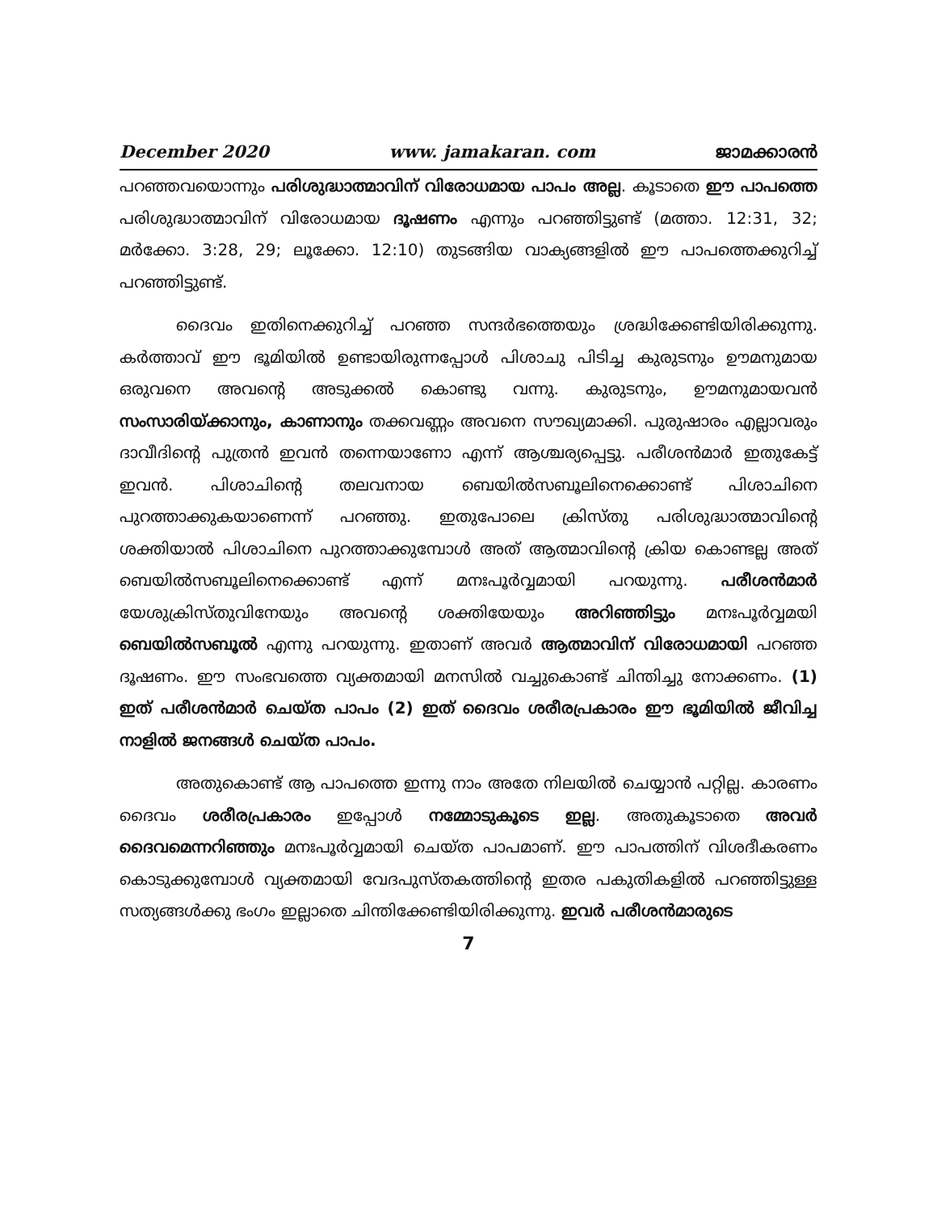December 2020 www. jamakaran. com ജാമക്കാരൻ
പറഞ്ഞവയൊന്നും പരിശുദ്ധാത്മാവിന് വിരോധമായ പാപം അല്ല. കൂടാതെ ഈ പാപത്തെ പരിശുദ്ധാത്മാവിന് വിരോധമായ ദൂഷണം എന്നും പറഞ്ഞിട്ടുണ്ട് (മത്താ. 12:31, 32; മർക്കോ. 3:28, 29; ലൂക്കോ. 12:10) തുടങ്ങിയ വാക്യങ്ങളിൽ ഈ പാപത്തെക്കുറിച്ച് പറഞ്ഞിട്ടുണ്ട്.
ദൈവം ഇതിനെക്കുറിച്ച് പറഞ്ഞ സന്ദർഭത്തെയും ശ്രദ്ധിക്കേണ്ടിയിരിക്കുന്നു. കർത്താവ് ഈ ഭൂമിയിൽ ഉണ്ടായിരുന്നപ്പോൾ പിശാചു പിടിച്ച കുരുടനും ഊമനുമായ ഒരുവനെ അവന്റെ അടുക്കൽ കൊണ്ടു വന്നു. കുരുടനും, ഊമനുമായവൻ സംസാരിയ്ക്കാനും, കാണാനും തക്കവണ്ണം അവനെ സൗഖ്യമാക്കി. പുരുഷാരം എല്ലാവരും ദാവീദിന്റെ പുത്രൻ ഇവൻ തന്നെയാണോ എന്ന് ആശ്ചര്യപ്പെട്ടു. പരീശൻമാർ ഇതുകേട്ട് ഇവൻ. പിശാചിന്റെ തലവനായ ബെയിൽസബൂലിനെക്കൊണ്ട് പിശാചിനെ പുറത്താക്കുകയാണെന്ന് പറഞ്ഞു. ഇതുപോലെ ക്രിസ്തു പരിശുദ്ധാത്മാവിന്റെ ശക്തിയാൽ പിശാചിനെ പുറത്താക്കുമ്പോൾ അത് ആത്മാവിന്റെ ക്രിയ കൊണ്ടല്ല അത് ബെയിൽസബൂലിനെക്കൊണ്ട് എന്ന് മനഃപൂർവ്വമായി പറയുന്നു. പരീശൻമാർ യേശുക്രിസ്തുവിനേയും അവന്റെ ശക്തിയേയും അറിഞ്ഞിട്ടും മനഃപൂർവ്വമയി ബെയിൽസബൂൽ എന്നു പറയുന്നു. ഇതാണ് അവർ ആത്മാവിന് വിരോധമായി പറഞ്ഞ ദൂഷണം. ഈ സംഭവത്തെ വ്യക്തമായി മനസിൽ വച്ചുകൊണ്ട് ചിന്തിച്ചു നോക്കണം. (1) ഇത് പരീശൻമാർ ചെയ്ത പാപം (2) ഇത് ദൈവം ശരീരപ്രകാരം ഈ ഭൂമിയിൽ ജീവിച്ച നാളിൽ ജനങ്ങൾ ചെയ്ത പാപം.
അതുകൊണ്ട് ആ പാപത്തെ ഇന്നു നാം അതേ നിലയിൽ ചെയ്യാൻ പറ്റില്ല. കാരണം ദൈവം ശരീരപ്രകാരം ഇപ്പോൾ നമ്മോടുകൂടെ ഇല്ല. അതുകൂടാതെ അവർ ദൈവമെന്നറിഞ്ഞും മനഃപൂർവ്വമായി ചെയ്ത പാപമാണ്. ഈ പാപത്തിന് വിശദീകരണം കൊടുക്കുമ്പോൾ വ്യക്തമായി വേദപുസ്തകത്തിന്റെ ഇതര പകുതികളിൽ പറഞ്ഞിട്ടുള്ള സത്യങ്ങൾക്കു ഭംഗം ഇല്ലാതെ ചിന്തിക്കേണ്ടിയിരിക്കുന്നു. ഇവർ പരീശൻമാരുടെ
7